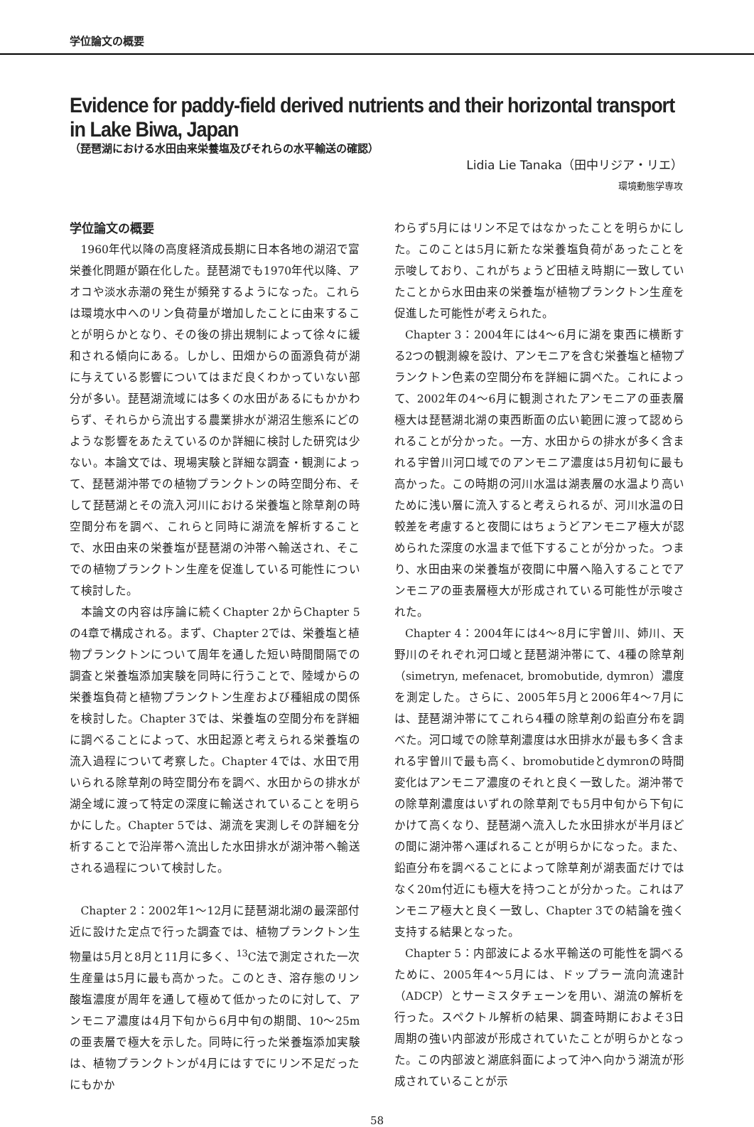学位論文の概要
Evidence for paddy-field derived nutrients and their horizontal transport in Lake Biwa, Japan
（琵琶湖における水田由来栄養塩及びそれらの水平輸送の確認）
Lidia Lie Tanaka（田中リジア・リエ）
環境動態学専攻
学位論文の概要
1960年代以降の高度経済成長期に日本各地の湖沼で富栄養化問題が顕在化した。琵琶湖でも1970年代以降、アオコや淡水赤潮の発生が頻発するようになった。これらは環境水中へのリン負荷量が増加したことに由来することが明らかとなり、その後の排出規制によって徐々に緩和される傾向にある。しかし、田畑からの面源負荷が湖に与えている影響についてはまだ良くわかっていない部分が多い。琵琶湖流域には多くの水田があるにもかかわらず、それらから流出する農業排水が湖沼生態系にどのような影響をあたえているのか詳細に検討した研究は少ない。本論文では、現場実験と詳細な調査・観測によって、琵琶湖沖帯での植物プランクトンの時空間分布、そして琵琶湖とその流入河川における栄養塩と除草剤の時空間分布を調べ、これらと同時に湖流を解析することで、水田由来の栄養塩が琵琶湖の沖帯へ輸送され、そこでの植物プランクトン生産を促進している可能性について検討した。
本論文の内容は序論に続くChapter 2からChapter 5の4章で構成される。まず、Chapter 2では、栄養塩と植物プランクトンについて周年を通した短い時間間隔での調査と栄養塩添加実験を同時に行うことで、陸域からの栄養塩負荷と植物プランクトン生産および種組成の関係を検討した。Chapter 3では、栄養塩の空間分布を詳細に調べることによって、水田起源と考えられる栄養塩の流入過程について考察した。Chapter 4では、水田で用いられる除草剤の時空間分布を調べ、水田からの排水が湖全域に渡って特定の深度に輸送されていることを明らかにした。Chapter 5では、湖流を実測しその詳細を分析することで沿岸帯へ流出した水田排水が湖沖帯へ輸送される過程について検討した。
Chapter 2：2002年1～12月に琵琶湖北湖の最深部付近に設けた定点で行った調査では、植物プランクトン生物量は5月と8月と11月に多く、<sup>13</sup>C法で測定された一次生産量は5月に最も高かった。このとき、溶存態のリン酸塩濃度が周年を通して極めて低かったのに対して、アンモニア濃度は4月下旬から6月中旬の期間、10～25mの亜表層で極大を示した。同時に行った栄養塩添加実験は、植物プランクトンが4月にはすでにリン不足だったにもかか
わらず5月にはリン不足ではなかったことを明らかにした。このことは5月に新たな栄養塩負荷があったことを示唆しており、これがちょうど田植え時期に一致していたことから水田由来の栄養塩が植物プランクトン生産を促進した可能性が考えられた。
Chapter 3：2004年には4～6月に湖を東西に横断する2つの観測線を設け、アンモニアを含む栄養塩と植物プランクトン色素の空間分布を詳細に調べた。これによって、2002年の4～6月に観測されたアンモニアの亜表層極大は琵琶湖北湖の東西断面の広い範囲に渡って認められることが分かった。一方、水田からの排水が多く含まれる宇曽川河口域でのアンモニア濃度は5月初旬に最も高かった。この時期の河川水温は湖表層の水温より高いために浅い層に流入すると考えられるが、河川水温の日較差を考慮すると夜間にはちょうどアンモニア極大が認められた深度の水温まで低下することが分かった。つまり、水田由来の栄養塩が夜間に中層へ陥入することでアンモニアの亜表層極大が形成されている可能性が示唆された。
Chapter 4：2004年には4～8月に宇曽川、姉川、天野川のそれぞれ河口域と琵琶湖沖帯にて、4種の除草剤（simetryn, mefenacet, bromobutide, dymron）濃度を測定した。さらに、2005年5月と2006年4～7月には、琵琶湖沖帯にてこれら4種の除草剤の鉛直分布を調べた。河口域での除草剤濃度は水田排水が最も多く含まれる宇曽川で最も高く、bromobutideとdymronの時間変化はアンモニア濃度のそれと良く一致した。湖沖帯での除草剤濃度はいずれの除草剤でも5月中旬から下旬にかけて高くなり、琵琶湖へ流入した水田排水が半月ほどの間に湖沖帯へ運ばれることが明らかになった。また、鉛直分布を調べることによって除草剤が湖表面だけではなく20m付近にも極大を持つことが分かった。これはアンモニア極大と良く一致し、Chapter 3での結論を強く支持する結果となった。
Chapter 5：内部波による水平輸送の可能性を調べるために、2005年4～5月には、ドップラー流向流速計（ADCP）とサーミスタチェーンを用い、湖流の解析を行った。スペクトル解析の結果、調査時期におよそ3日周期の強い内部波が形成されていたことが明らかとなった。この内部波と湖底斜面によって沖へ向かう湖流が形成されていることが示
58